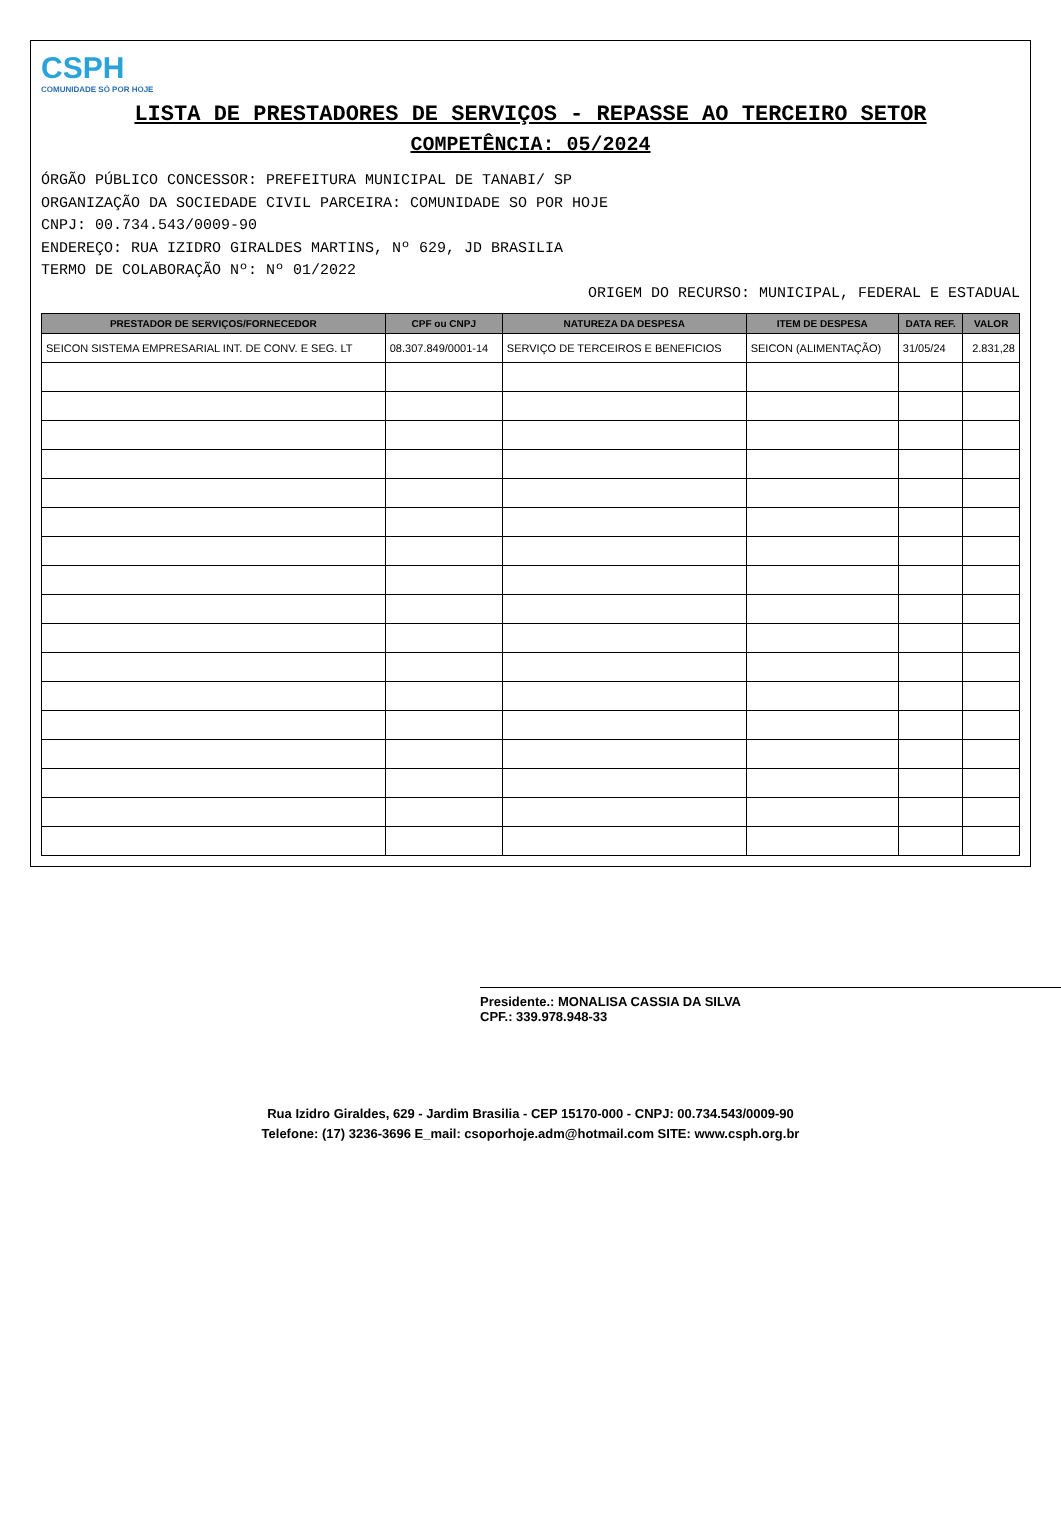CSPH COMUNIDADE SÓ POR HOJE
LISTA DE PRESTADORES DE SERVIÇOS - REPASSE AO TERCEIRO SETOR
COMPETÊNCIA: 05/2024
ÓRGÃO PÚBLICO CONCESSOR: PREFEITURA MUNICIPAL DE TANABI/ SP
ORGANIZAÇÃO DA SOCIEDADE CIVIL PARCEIRA: COMUNIDADE SO POR HOJE
CNPJ: 00.734.543/0009-90
ENDEREÇO: RUA IZIDRO GIRALDES MARTINS, Nº 629, JD BRASILIA
TERMO DE COLABORAÇÃO Nº: Nº 01/2022
ORIGEM DO RECURSO: MUNICIPAL, FEDERAL E ESTADUAL
| PRESTADOR DE SERVIÇOS/FORNECEDOR | CPF ou CNPJ | NATUREZA DA DESPESA | ITEM DE DESPESA | DATA REF. | VALOR |
| --- | --- | --- | --- | --- | --- |
| SEICON SISTEMA EMPRESARIAL INT. DE CONV. E SEG. LT | 08.307.849/0001-14 | SERVIÇO DE TERCEIROS E BENEFICIOS | SEICON (ALIMENTAÇÃO) | 31/05/24 | 2.831,28 |
Presidente.: MONALISA CASSIA DA SILVA
CPF.: 339.978.948-33
Rua Izidro Giraldes, 629 - Jardim Brasilia - CEP 15170-000 - CNPJ: 00.734.543/0009-90
Telefone: (17) 3236-3696 E_mail: csoporhoje.adm@hotmail.com SITE: www.csph.org.br